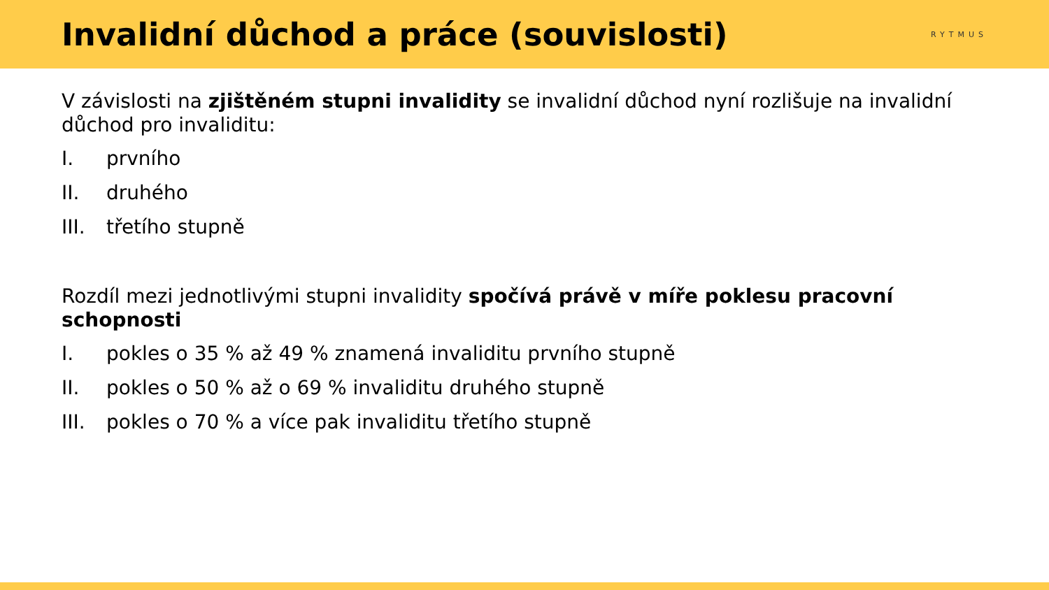Invalidní důchod a práce (souvislosti)
RYTMUS
V závislosti na zjištěném stupni invalidity se invalidní důchod nyní rozlišuje na invalidní důchod pro invaliditu:
I. prvního
II. druhého
III. třetího stupně
Rozdíl mezi jednotlivými stupni invalidity spočívá právě v míře poklesu pracovní schopnosti
I. pokles o 35 % až 49 % znamená invaliditu prvního stupně
II. pokles o 50 % až o 69 % invaliditu druhého stupně
III. pokles o 70 % a více pak invaliditu třetího stupně